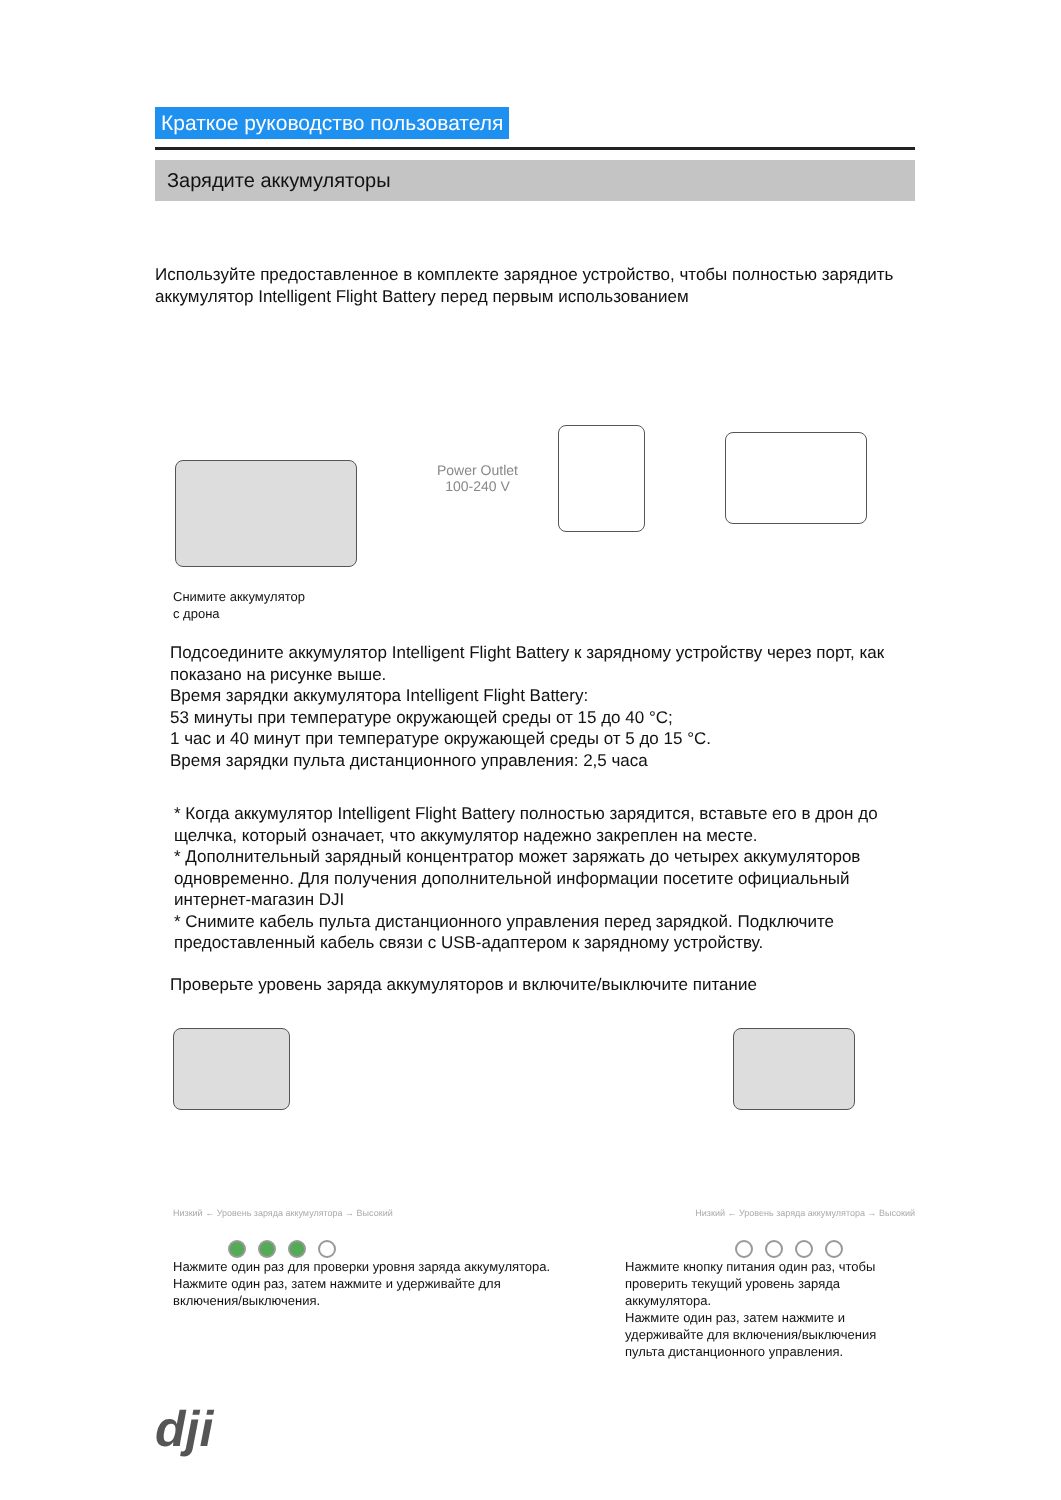Краткое руководство пользователя
Зарядите аккумуляторы
Используйте предоставленное в комплекте зарядное устройство, чтобы полностью зарядить аккумулятор Intelligent Flight Battery перед первым использованием
Power Outlet
100-240 V
Снимите аккумулятор
с дрона
Подсоедините аккумулятор Intelligent Flight Battery к зарядному устройству через порт, как показано на рисунке выше.
Время зарядки аккумулятора Intelligent Flight Battery:
53 минуты при температуре окружающей среды от 15 до 40 °C;
1 час и 40 минут при температуре окружающей среды от 5 до 15 °C.
Время зарядки пульта дистанционного управления: 2,5 часа
* Когда аккумулятор Intelligent Flight Battery полностью зарядится, вставьте его в дрон до щелчка, который означает, что аккумулятор надежно закреплен на месте.
* Дополнительный зарядный концентратор может заряжать до четырех аккумуляторов одновременно. Для получения дополнительной информации посетите официальный интернет-магазин DJI
* Снимите кабель пульта дистанционного управления перед зарядкой. Подключите предоставленный кабель связи с USB-адаптером к зарядному устройству.
Проверьте уровень заряда аккумуляторов и включите/выключите питание
Низкий ← Уровень заряда аккумулятора → Высокий
Нажмите один раз для проверки уровня заряда аккумулятора.
Нажмите один раз, затем нажмите и удерживайте для включения/выключения.
Низкий ← Уровень заряда аккумулятора → Высокий
Нажмите кнопку питания один раз, чтобы проверить текущий уровень заряда аккумулятора.
Нажмите один раз, затем нажмите и удерживайте для включения/выключения пульта дистанционного управления.
dji